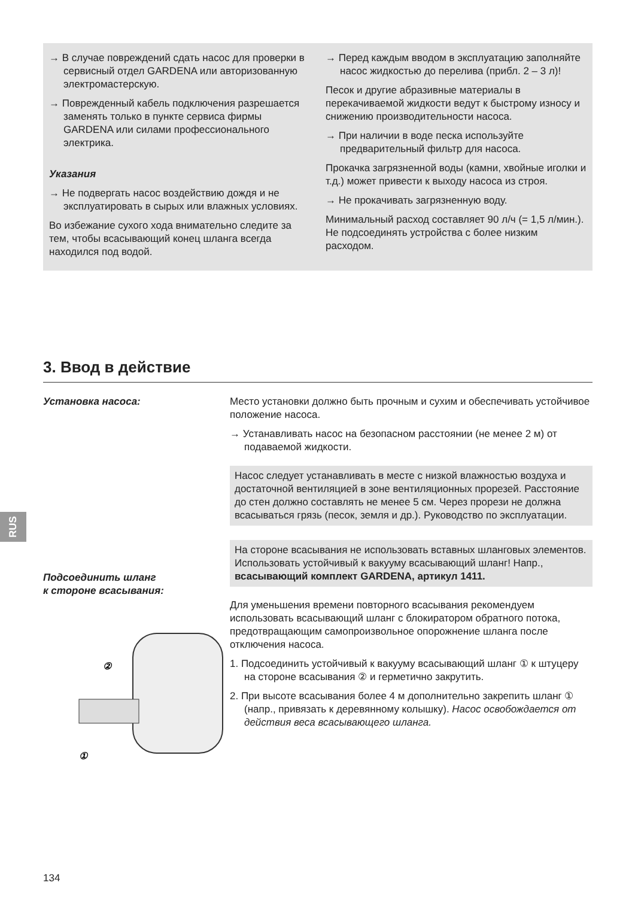→ В случае повреждений сдать насос для проверки в сервисный отдел GARDENA или авторизованную электромастерскую.
→ Поврежденный кабель подключения разрешается заменять только в пункте сервиса фирмы GARDENA или силами профессионального электрика.
Указания
→ Не подвергать насос воздействию дождя и не эксплуатировать в сырых или влажных условиях.
Во избежание сухого хода внимательно следите за тем, чтобы всасывающий конец шланга всегда находился под водой.
→ Перед каждым вводом в эксплуатацию заполняйте насос жидкостью до перелива (прибл. 2 – 3 л)!
Песок и другие абразивные материалы в перекачиваемой жидкости ведут к быстрому износу и снижению производительности насоса.
→ При наличии в воде песка используйте предварительный фильтр для насоса.
Прокачка загрязненной воды (камни, хвойные иголки и т.д.) может привести к выходу насоса из строя.
→ Не прокачивать загрязненную воду.
Минимальный расход составляет 90 л/ч (= 1,5 л/мин.). Не подсоединять устройства с более низким расходом.
3. Ввод в действие
Установка насоса:
Подсоединить шланг
к стороне всасывания:
②
①
Место установки должно быть прочным и сухим и обеспечивать устойчивое положение насоса.
→ Устанавливать насос на безопасном расстоянии (не менее 2 м) от подаваемой жидкости.
Насос следует устанавливать в месте с низкой влажностью воздуха и достаточной вентиляцией в зоне вентиляционных прорезей. Расстояние до стен должно составлять не менее 5 см. Через прорези не должна всасываться грязь (песок, земля и др.). Руководство по эксплуатации.
На стороне всасывания не использовать вставных шланговых элементов. Использовать устойчивый к вакууму всасывающий шланг! Напр., всасывающий комплект GARDENA, артикул 1411.
Для уменьшения времени повторного всасывания рекомендуем использовать всасывающий шланг с блокиратором обратного потока, предотвращающим самопроизвольное опорожнение шланга после отключения насоса.
1. Подсоединить устойчивый к вакууму всасывающий шланг ① к штуцеру на стороне всасывания ② и герметично закрутить.
2. При высоте всасывания более 4 м дополнительно закрепить шланг ① (напр., привязать к деревянному колышку). Насос освобождается от действия веса всасывающего шланга.
RUS
134